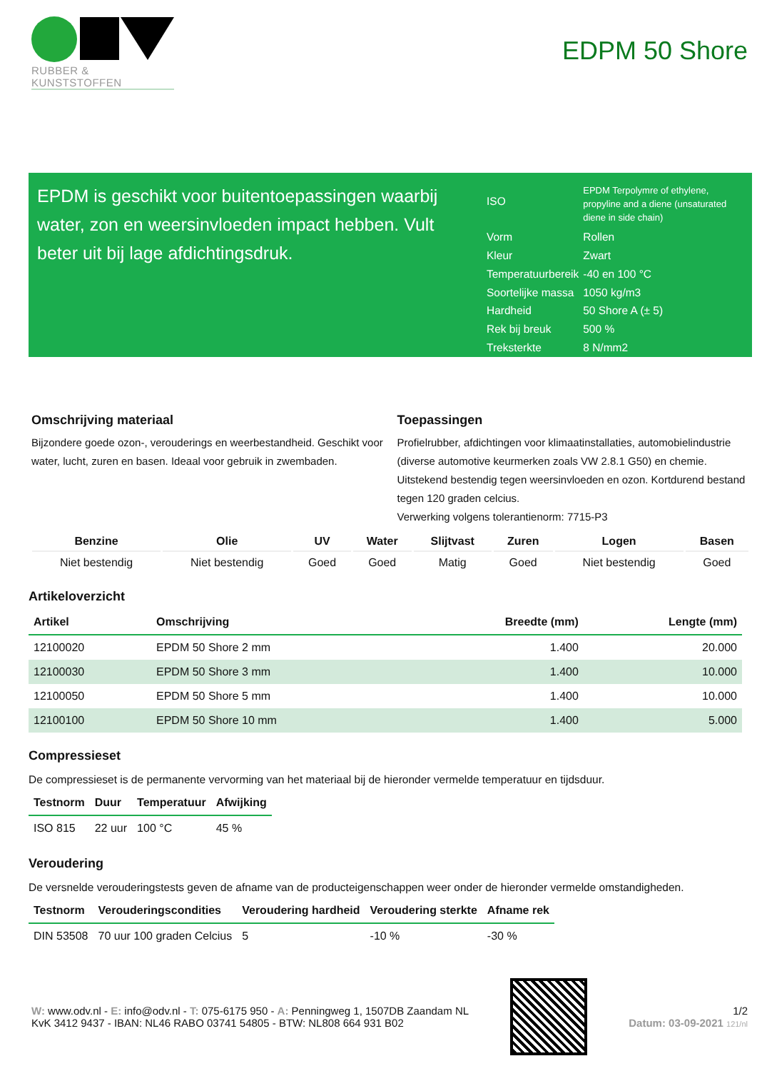RUBBER & KUNSTSTOFFEN
EDPM 50 Shore
EPDM is geschikt voor buitentoepassingen waarbij water, zon en weersinvloeden impact hebben. Vult beter uit bij lage afdichtingsdruk.
| ISO | EPDM Terpolymre of ethylene, propyline and a diene (unsaturated diene in side chain) |
| Vorm | Rollen |
| Kleur | Zwart |
| Temperatuurbereik | -40 en 100 °C |
| Soortelijke massa | 1050 kg/m3 |
| Hardheid | 50 Shore A (± 5) |
| Rek bij breuk | 500 % |
| Treksterkte | 8 N/mm2 |
Omschrijving materiaal
Bijzondere goede ozon-, verouderings en weerbestandheid. Geschikt voor water, lucht, zuren en basen. Ideaal voor gebruik in zwembaden.
Toepassingen
Profielrubber, afdichtingen voor klimaatinstallaties, automobielindustrie (diverse automotive keurmerken zoals VW 2.8.1 G50) en chemie. Uitstekend bestendig tegen weersinvloeden en ozon. Kortdurend bestand tegen 120 graden celcius.
Verwerking volgens tolerantienorm: 7715-P3
| Benzine | Olie | UV | Water | Slijtvast | Zuren | Logen | Basen |
| --- | --- | --- | --- | --- | --- | --- | --- |
| Niet bestendig | Niet bestendig | Goed | Goed | Matig | Goed | Niet bestendig | Goed |
Artikeloverzicht
| Artikel | Omschrijving | Breedte (mm) | Lengte (mm) |
| --- | --- | --- | --- |
| 12100020 | EPDM 50 Shore 2 mm | 1.400 | 20.000 |
| 12100030 | EPDM 50 Shore 3 mm | 1.400 | 10.000 |
| 12100050 | EPDM 50 Shore 5 mm | 1.400 | 10.000 |
| 12100100 | EPDM 50 Shore 10 mm | 1.400 | 5.000 |
Compressieset
De compressieset is de permanente vervorming van het materiaal bij de hieronder vermelde temperatuur en tijdsduur.
| Testnorm | Duur | Temperatuur | Afwijking |
| --- | --- | --- | --- |
| ISO 815 | 22 uur | 100 °C | 45 % |
Veroudering
De versnelde verouderingstests geven de afname van de producteigenschappen weer onder de hieronder vermelde omstandigheden.
| Testnorm | Verouderingscondities | Veroudering hardheid | Veroudering sterkte | Afname rek |
| --- | --- | --- | --- | --- |
| DIN 53508 | 70 uur 100 graden Celcius | 5 | -10 % | -30 % |
W: www.odv.nl - E: info@odv.nl - T: 075-6175 950 - A: Penningweg 1, 1507DB Zaandam NL
KvK 3412 9437 - IBAN: NL46 RABO 03741 54805 - BTW: NL808 664 931 B02
1/2
Datum: 03-09-2021 121/nl